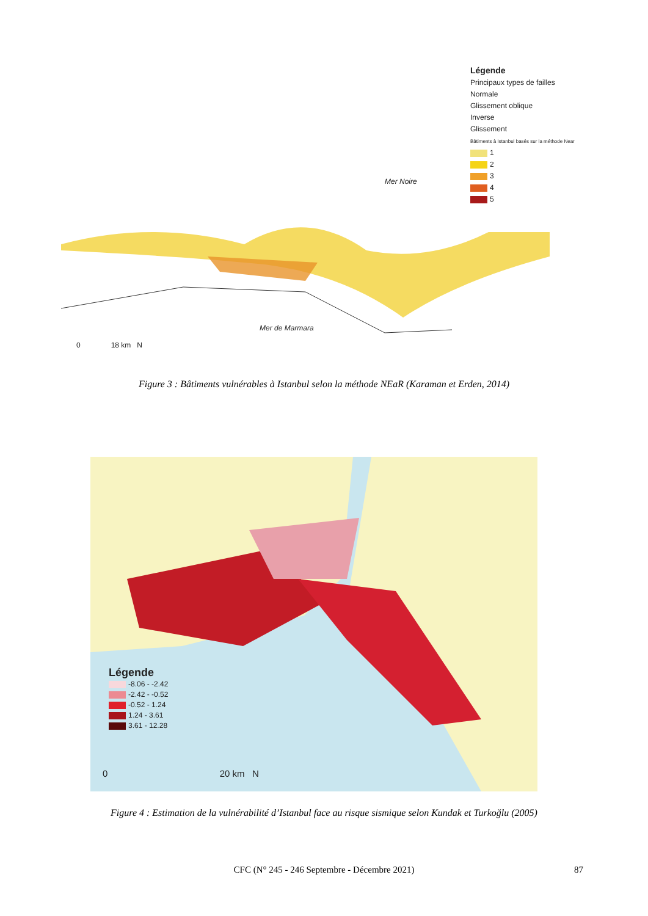Légende
Principaux types de failles
Normale
Glissement oblique
Inverse
Glissement
Bâtiments à Istanbul basés sur la méthode Near
1
2
3
4
5
Mer Noire
Mer de Marmara
0 18 km N
Figure 3 : Bâtiments vulnérables à Istanbul selon la méthode NEaR (Karaman et Erden, 2014)
Légende
-8.06 - -2.42
-2.42 - -0.52
-0.52 - 1.24
1.24 - 3.61
3.61 - 12.28
0 20 km N
Figure 4 : Estimation de la vulnérabilité d’Istanbul face au risque sismique selon Kundak et Turkoğlu (2005)
CFC (N° 245 - 246 Septembre - Décembre 2021) 87